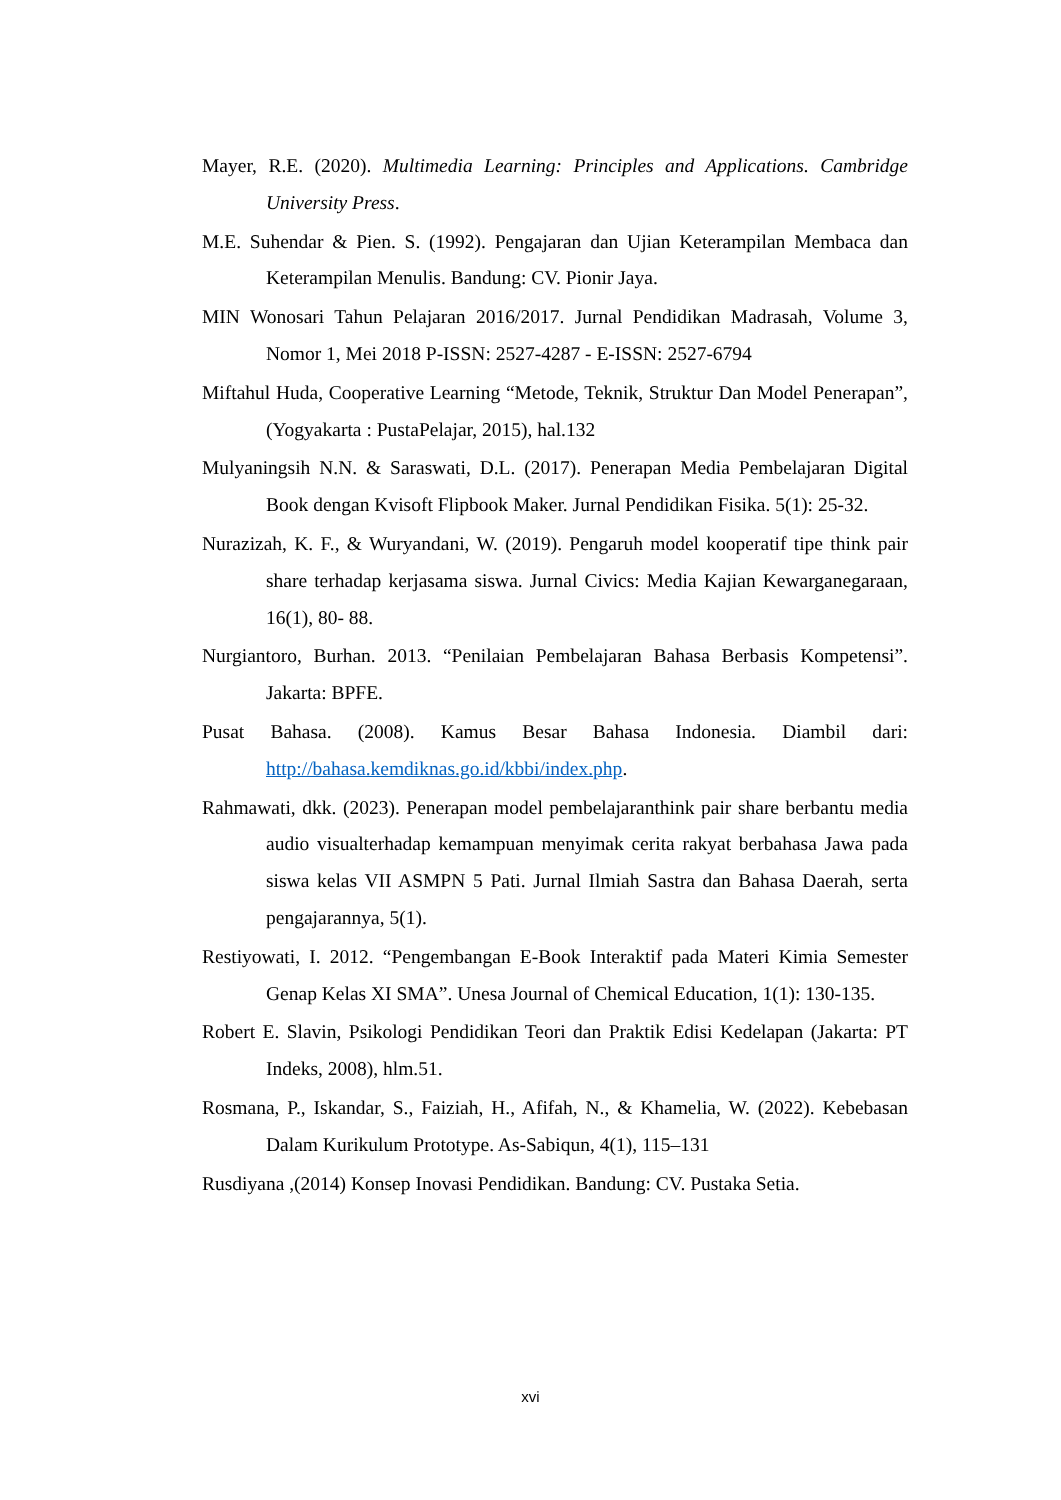Mayer, R.E. (2020). Multimedia Learning: Principles and Applications. Cambridge University Press.
M.E. Suhendar & Pien. S. (1992). Pengajaran dan Ujian Keterampilan Membaca dan Keterampilan Menulis. Bandung: CV. Pionir Jaya.
MIN Wonosari Tahun Pelajaran 2016/2017. Jurnal Pendidikan Madrasah, Volume 3, Nomor 1, Mei 2018 P-ISSN: 2527-4287 - E-ISSN: 2527-6794
Miftahul Huda, Cooperative Learning “Metode, Teknik, Struktur Dan Model Penerapan”,(Yogyakarta : PustaPelajar, 2015), hal.132
Mulyaningsih N.N. & Saraswati, D.L. (2017). Penerapan Media Pembelajaran Digital Book dengan Kvisoft Flipbook Maker. Jurnal Pendidikan Fisika. 5(1): 25-32.
Nurazizah, K. F., & Wuryandani, W. (2019). Pengaruh model kooperatif tipe think pair share terhadap kerjasama siswa. Jurnal Civics: Media Kajian Kewarganegaraan, 16(1), 80- 88.
Nurgiantoro, Burhan. 2013. “Penilaian Pembelajaran Bahasa Berbasis Kompetensi”. Jakarta: BPFE.
Pusat Bahasa. (2008). Kamus Besar Bahasa Indonesia. Diambil dari: http://bahasa.kemdiknas.go.id/kbbi/index.php.
Rahmawati, dkk. (2023). Penerapan model pembelajaranthink pair share berbantu media audio visualterhadap kemampuan menyimak cerita rakyat berbahasa Jawa pada siswa kelas VII ASMPN 5 Pati. Jurnal Ilmiah Sastra dan Bahasa Daerah, serta pengajarannya, 5(1).
Restiyowati, I. 2012. “Pengembangan E-Book Interaktif pada Materi Kimia Semester Genap Kelas XI SMA”. Unesa Journal of Chemical Education, 1(1): 130-135.
Robert E. Slavin, Psikologi Pendidikan Teori dan Praktik Edisi Kedelapan (Jakarta: PT Indeks, 2008), hlm.51.
Rosmana, P., Iskandar, S., Faiziah, H., Afifah, N., & Khamelia, W. (2022). Kebebasan Dalam Kurikulum Prototype. As-Sabiqun, 4(1), 115–131
Rusdiyana ,(2014) Konsep Inovasi Pendidikan. Bandung: CV. Pustaka Setia.
xvi